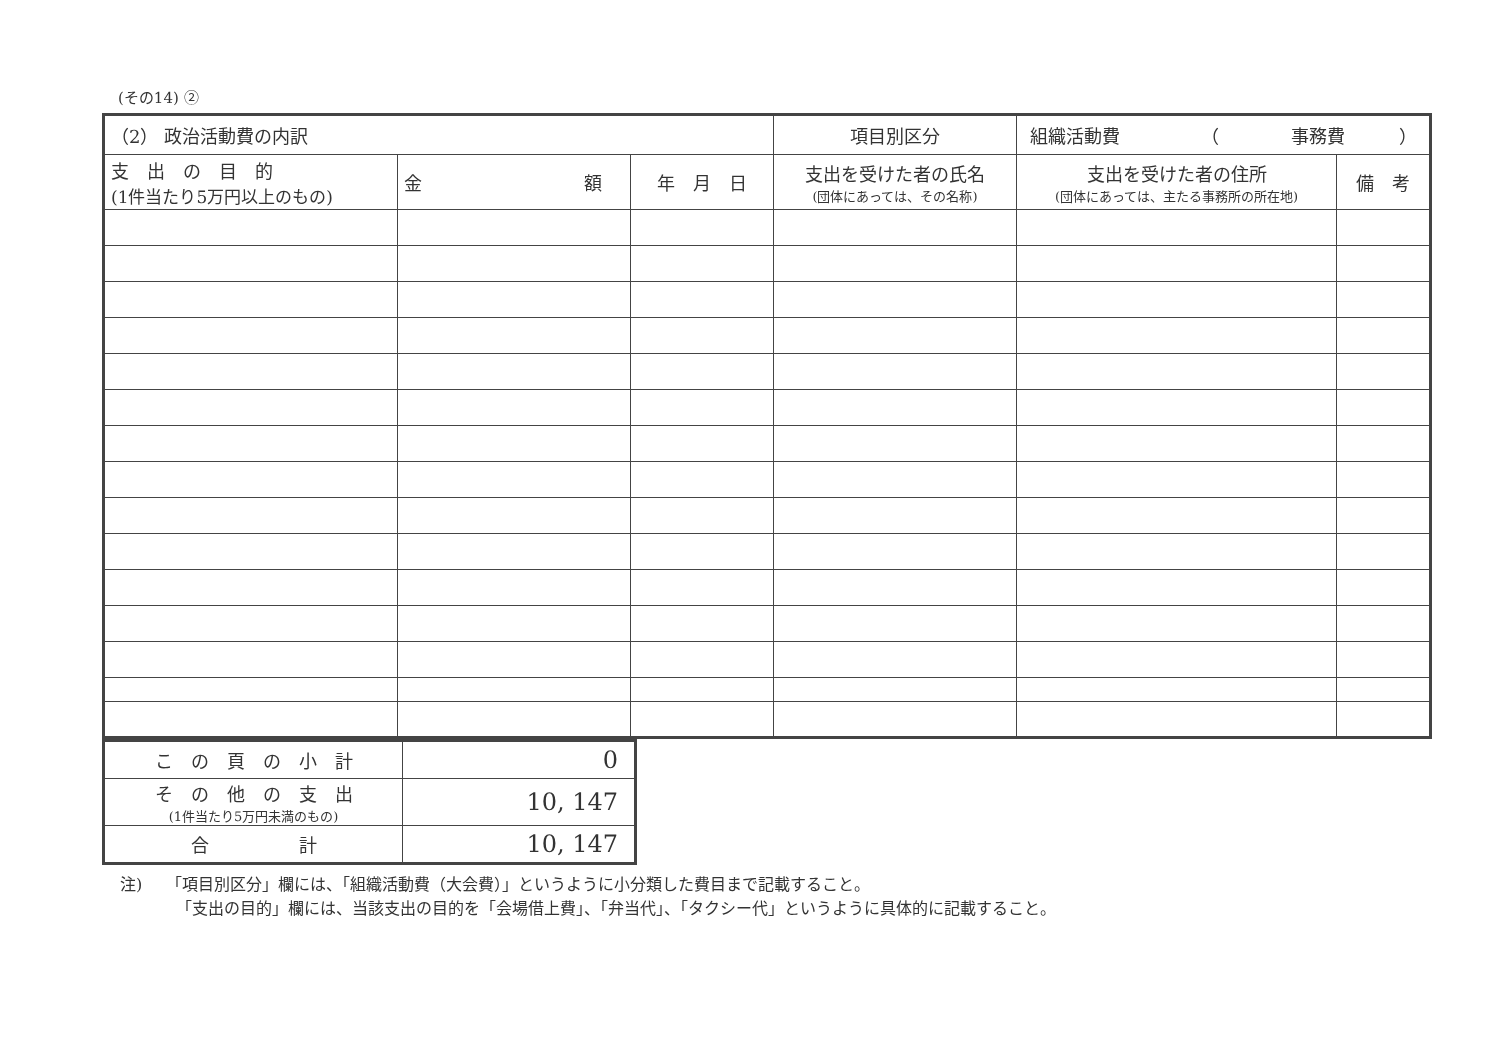(その14) ②
| （2） 政治活動費の内訳 | | | 項目別区分 | 組織活動費 （ 事務費 ） | |
| 支 出 の 目 的 (1件当たり5万円以上のもの) | 金 額 | 年 月 日 | 支出を受けた者の氏名 (団体にあっては、その名称) | 支出を受けた者の住所 (団体にあっては、主たる事務所の所在地) | 備 考 |
| こ の 頁 の 小 計 | 0 |
| そ の 他 の 支 出 (1件当たり5万円未満のもの) | 10, 147 |
| 合 計 | 10, 147 |
注)　　「項目別区分」欄には、「組織活動費（大会費）」というように小分類した費目まで記載すること。
　　　　「支出の目的」欄には、当該支出の目的を「会場借上費」、「弁当代」、「タクシー代」というように具体的に記載すること。